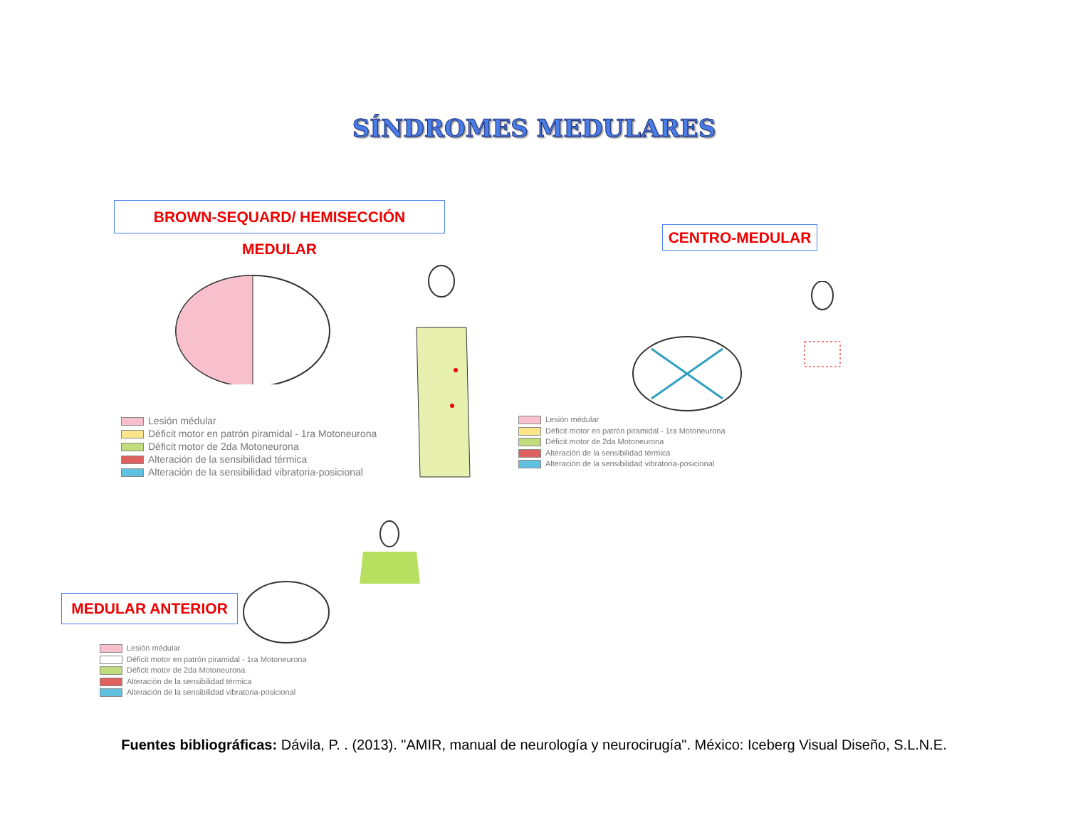SÍNDROMES MEDULARES
BROWN-SEQUARD/ HEMISECCIÓN MEDULAR
CENTRO-MEDULAR
Lesión médular
Déficit motor en patrón piramidal - 1ra Motoneurona
Déficit motor de 2da Motoneurona
Alteración de la sensibilidad térmica
Alteración de la sensibilidad vibratoria-posicional
Lesión médular
Déficit motor en patrón piramidal - 1ra Motoneurona
Déficit motor de 2da Motoneurona
Alteración de la sensibilidad térmica
Alteración de la sensibilidad vibratoria-posicional
MEDULAR ANTERIOR
Lesión médular
Déficit motor en patrón piramidal - 1ra Motoneurona
Déficit motor de 2da Motoneurona
Alteración de la sensibilidad térmica
Alteración de la sensibilidad vibratoria-posicional
Fuentes bibliográficas: Dávila, P. . (2013). "AMIR, manual de neurología y neurocirugía". México: Iceberg Visual Diseño, S.L.N.E.